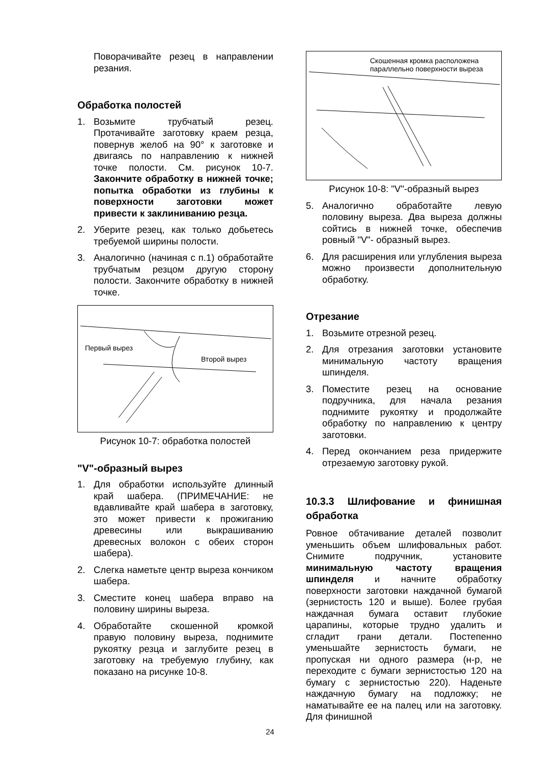Поворачивайте резец в направлении резания.
Обработка полостей
1. Возьмите трубчатый резец. Протачивайте заготовку краем резца, повернув желоб на 90° к заготовке и двигаясь по направлению к нижней точке полости. См. рисунок 10-7. Закончите обработку в нижней точке; попытка обработки из глубины к поверхности заготовки может привести к заклиниванию резца.
2. Уберите резец, как только добьетесь требуемой ширины полости.
3. Аналогично (начиная с п.1) обработайте трубчатым резцом другую сторону полости. Закончите обработку в нижней точке.
Первый вырез
Второй вырез
Рисунок 10-7: обработка полостей
"V"-образный вырез
1. Для обработки используйте длинный край шабера. (ПРИМЕЧАНИЕ: не вдавливайте край шабера в заготовку, это может привести к прожиганию древесины или выкрашиванию древесных волокон с обеих сторон шабера).
2. Слегка наметьте центр выреза кончиком шабера.
3. Сместите конец шабера вправо на половину ширины выреза.
4. Обработайте скошенной кромкой правую половину выреза, поднимите рукоятку резца и заглубите резец в заготовку на требуемую глубину, как показано на рисунке 10-8.
Скошенная кромка расположена
параллельно поверхности выреза
Рисунок 10-8: "V"-образный вырез
5. Аналогично обработайте левую половину выреза. Два выреза должны сойтись в нижней точке, обеспечив ровный "V"- образный вырез.
6. Для расширения или углубления выреза можно произвести дополнительную обработку.
Отрезание
1. Возьмите отрезной резец.
2. Для отрезания заготовки установите минимальную частоту вращения шпинделя.
3. Поместите резец на основание подручника, для начала резания поднимите рукоятку и продолжайте обработку по направлению к центру заготовки.
4. Перед окончанием реза придержите отрезаемую заготовку рукой.
10.3.3 Шлифование и финишная обработка
Ровное обтачивание деталей позволит уменьшить объем шлифовальных работ. Снимите подручник, установите минимальную частоту вращения шпинделя и начните обработку поверхности заготовки наждачной бумагой (зернистость 120 и выше). Более грубая наждачная бумага оставит глубокие царапины, которые трудно удалить и сгладит грани детали. Постепенно уменьшайте зернистость бумаги, не пропуская ни одного размера (н-р, не переходите с бумаги зернистостью 120 на бумагу с зернистостью 220). Наденьте наждачную бумагу на подложку; не наматывайте ее на палец или на заготовку. Для финишной
24